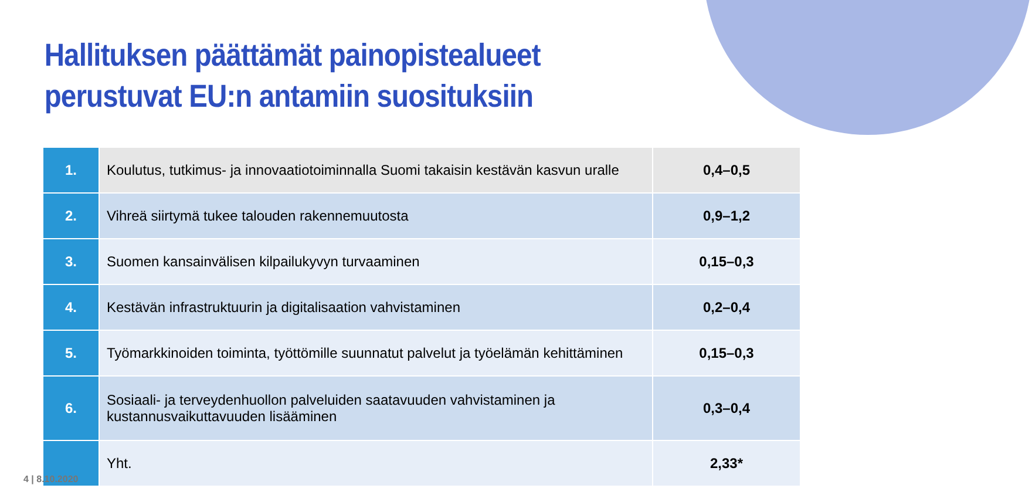Hallituksen päättämät painopistealueet perustuvat EU:n antamiin suosituksiin
| 1. | Koulutus, tutkimus- ja innovaatiotoiminnalla Suomi takaisin kestävän kasvun uralle | 0,4–0,5 |
| 2. | Vihreä siirtymä tukee talouden rakennemuutosta | 0,9–1,2 |
| 3. | Suomen kansainvälisen kilpailukyvyn turvaaminen | 0,15–0,3 |
| 4. | Kestävän infrastruktuurin ja digitalisaation vahvistaminen | 0,2–0,4 |
| 5. | Työmarkkinoiden toiminta, työttömille suunnatut palvelut ja työelämän kehittäminen | 0,15–0,3 |
| 6. | Sosiaali- ja terveydenhuollon palveluiden saatavuuden vahvistaminen ja kustannusvaikuttavuuden lisääminen | 0,3–0,4 |
| | Yht. | 2,33* |
4 | 8.10.2020